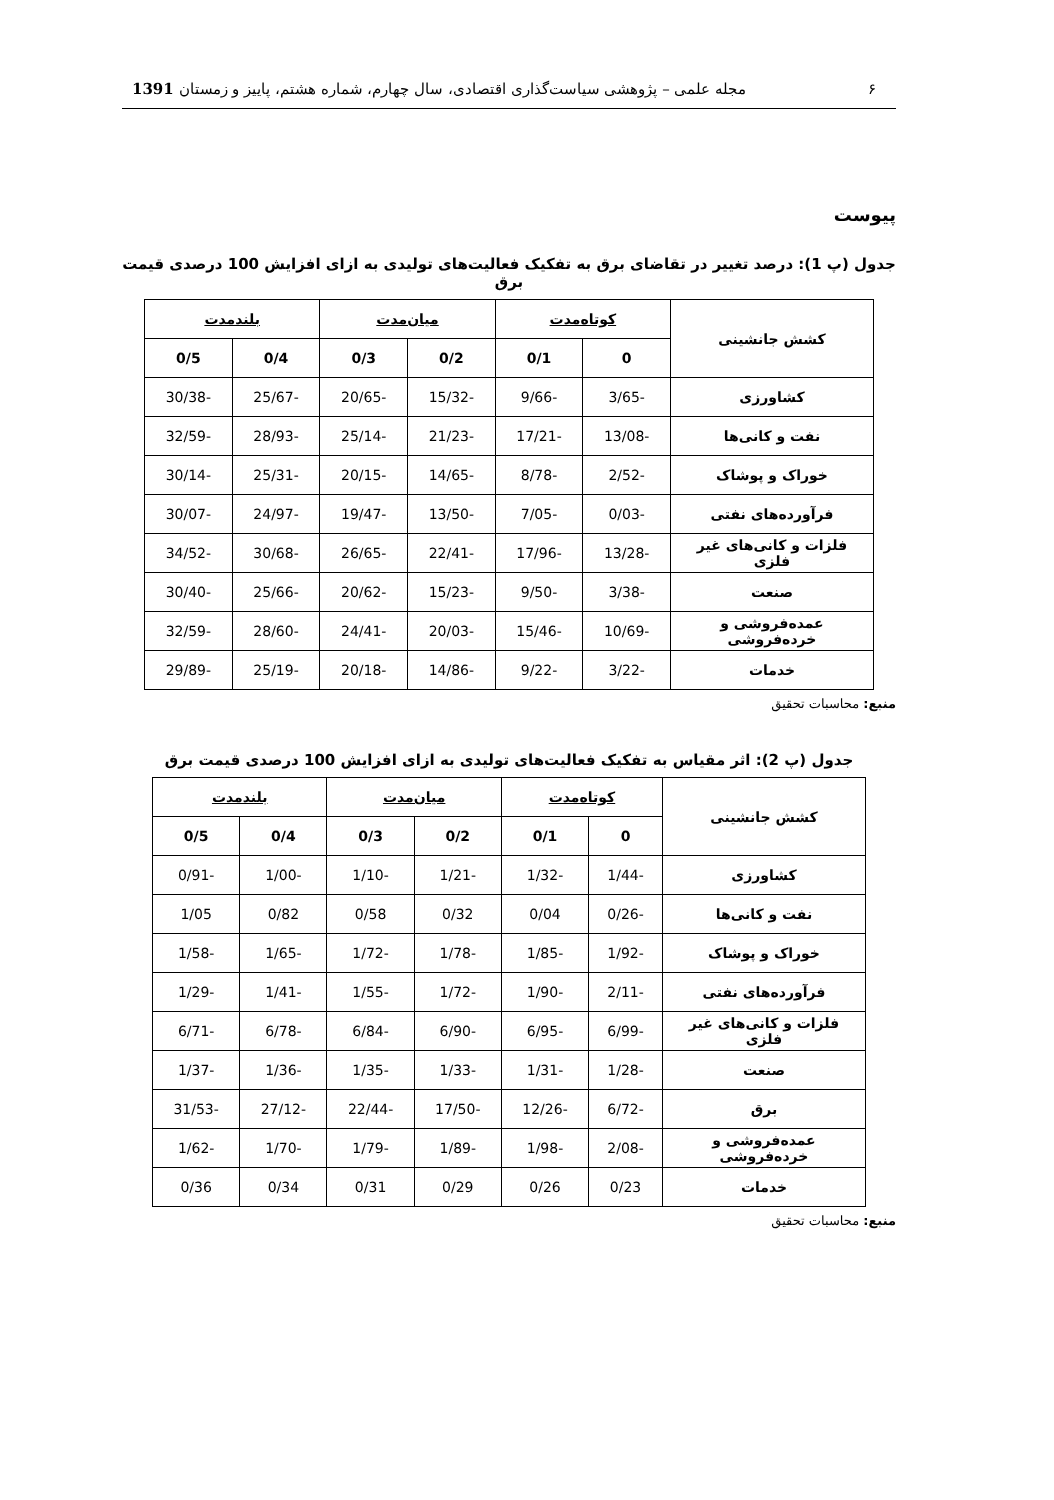۶ مجله علمی – پژوهشی سیاست‌گذاری اقتصادی، سال چهارم، شماره هشتم، پاییز و زمستان 1391
پیوست
جدول (پ 1): درصد تغییر در تقاضای برق به تفکیک فعالیت‌های تولیدی به ازای افزایش 100 درصدی قیمت برق
| کشش جانشینی | کوتاه‌مدت | | میان‌مدت | | بلندمدت | |
| --- | --- | --- | --- | --- | --- | --- |
| | 0 | 0/1 | 0/2 | 0/3 | 0/4 | 0/5 |
| کشاورزی | -3/65 | -9/66 | -15/32 | -20/65 | -25/67 | -30/38 |
| نفت و کانی‌ها | -13/08 | -17/21 | -21/23 | -25/14 | -28/93 | -32/59 |
| خوراک و پوشاک | -2/52 | -8/78 | -14/65 | -20/15 | -25/31 | -30/14 |
| فرآورده‌های نفتی | -0/03 | -7/05 | -13/50 | -19/47 | -24/97 | -30/07 |
| فلزات و کانی‌های غیر فلزی | -13/28 | -17/96 | -22/41 | -26/65 | -30/68 | -34/52 |
| صنعت | -3/38 | -9/50 | -15/23 | -20/62 | -25/66 | -30/40 |
| عمده‌فروشی و خرده‌فروشی | -10/69 | -15/46 | -20/03 | -24/41 | -28/60 | -32/59 |
| خدمات | -3/22 | -9/22 | -14/86 | -20/18 | -25/19 | -29/89 |
منبع: محاسبات تحقیق
جدول (پ 2): اثر مقیاس به تفکیک فعالیت‌های تولیدی به ازای افزایش 100 درصدی قیمت برق
| کشش جانشینی | کوتاه‌مدت | | میان‌مدت | | بلندمدت | |
| --- | --- | --- | --- | --- | --- | --- |
| | 0 | 0/1 | 0/2 | 0/3 | 0/4 | 0/5 |
| کشاورزی | -1/44 | -1/32 | -1/21 | -1/10 | -1/00 | -0/91 |
| نفت و کانی‌ها | -0/26 | 0/04 | 0/32 | 0/58 | 0/82 | 1/05 |
| خوراک و پوشاک | -1/92 | -1/85 | -1/78 | -1/72 | -1/65 | -1/58 |
| فرآورده‌های نفتی | -2/11 | -1/90 | -1/72 | -1/55 | -1/41 | -1/29 |
| فلزات و کانی‌های غیر فلزی | -6/99 | -6/95 | -6/90 | -6/84 | -6/78 | -6/71 |
| صنعت | -1/28 | -1/31 | -1/33 | -1/35 | -1/36 | -1/37 |
| برق | -6/72 | -12/26 | -17/50 | -22/44 | -27/12 | -31/53 |
| عمده‌فروشی و خرده‌فروشی | -2/08 | -1/98 | -1/89 | -1/79 | -1/70 | -1/62 |
| خدمات | 0/23 | 0/26 | 0/29 | 0/31 | 0/34 | 0/36 |
منبع: محاسبات تحقیق